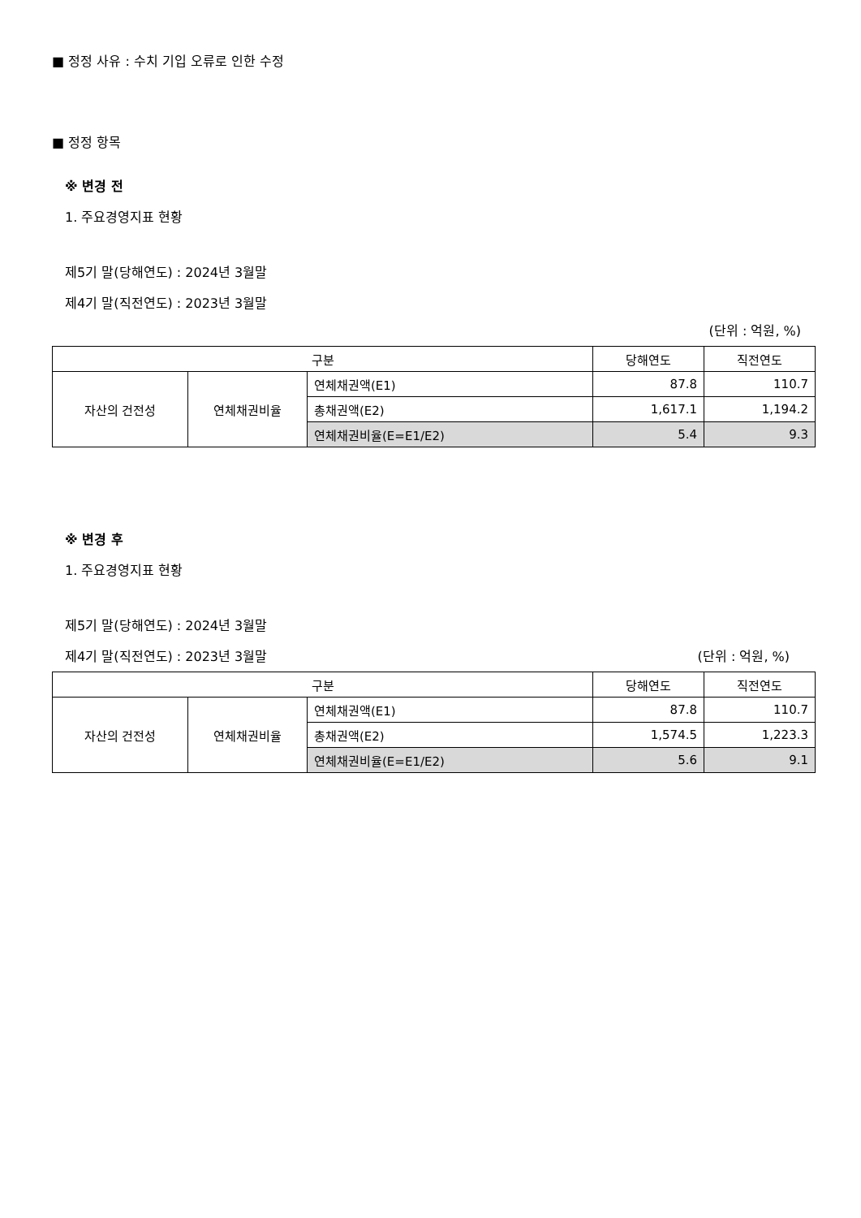■ 정정 사유 : 수치 기입 오류로 인한 수정
■ 정정 항목
※ 변경 전
1. 주요경영지표 현황
제5기 말(당해연도) : 2024년 3월말
제4기 말(직전연도) : 2023년 3월말
(단위 : 억원, %)
| 구분 | | | 당해연도 | 직전연도 |
| 자산의 건전성 | 연체채권비율 | 연체채권액(E1) | 87.8 | 110.7 |
| | | 총채권액(E2) | 1,617.1 | 1,194.2 |
| | | 연체채권비율(E=E1/E2) | 5.4 | 9.3 |
※ 변경 후
1. 주요경영지표 현황
제5기 말(당해연도) : 2024년 3월말
제4기 말(직전연도) : 2023년 3월말 (단위 : 억원, %)
| 구분 | | | 당해연도 | 직전연도 |
| 자산의 건전성 | 연체채권비율 | 연체채권액(E1) | 87.8 | 110.7 |
| | | 총채권액(E2) | 1,574.5 | 1,223.3 |
| | | 연체채권비율(E=E1/E2) | 5.6 | 9.1 |